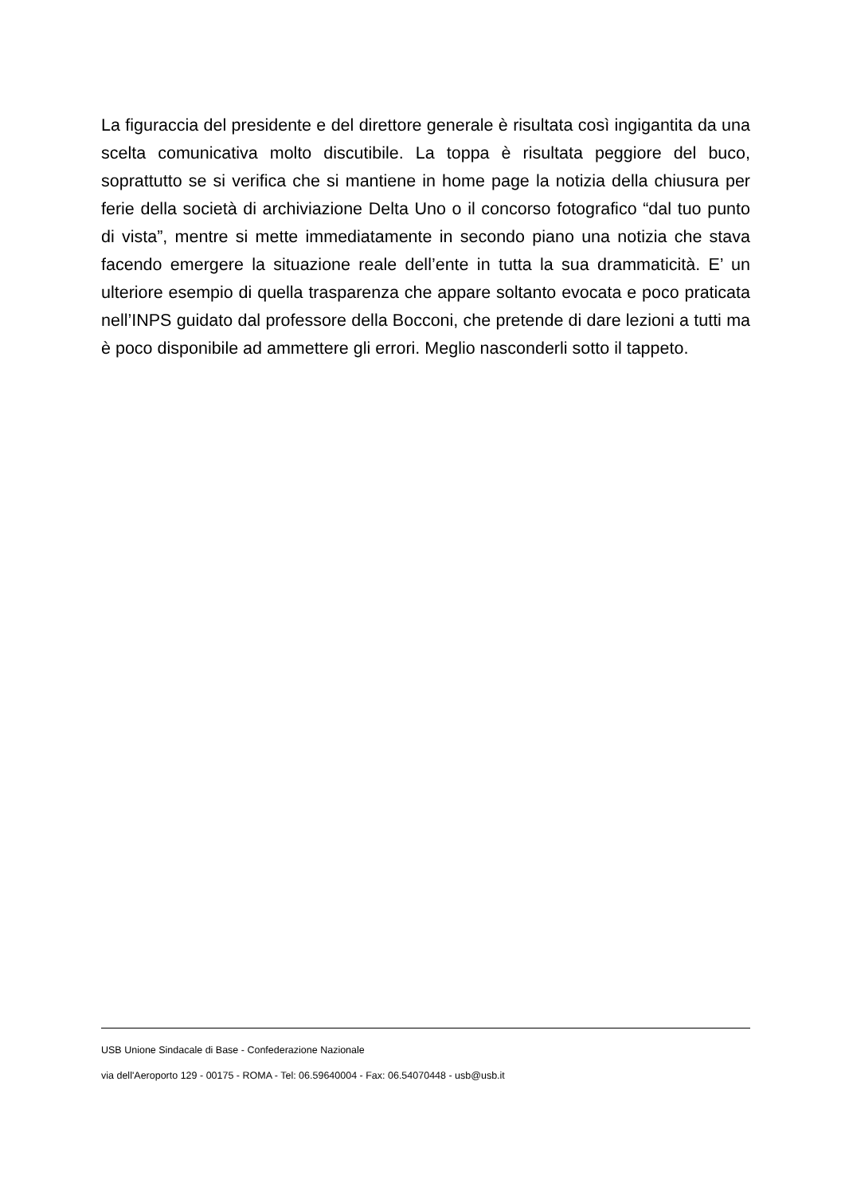La figuraccia del presidente e del direttore generale è risultata così ingigantita da una scelta comunicativa molto discutibile. La toppa è risultata peggiore del buco, soprattutto se si verifica che si mantiene in home page la notizia della chiusura per ferie della società di archiviazione Delta Uno o il concorso fotografico “dal tuo punto di vista”, mentre si mette immediatamente in secondo piano una notizia che stava facendo emergere la situazione reale dell’ente in tutta la sua drammaticità. E’ un ulteriore esempio di quella trasparenza che appare soltanto evocata e poco praticata nell’INPS guidato dal professore della Bocconi, che pretende di dare lezioni a tutti ma è poco disponibile ad ammettere gli errori. Meglio nasconderli sotto il tappeto.
USB Unione Sindacale di Base - Confederazione Nazionale
via dell'Aeroporto 129 - 00175 - ROMA - Tel: 06.59640004 - Fax: 06.54070448 - usb@usb.it